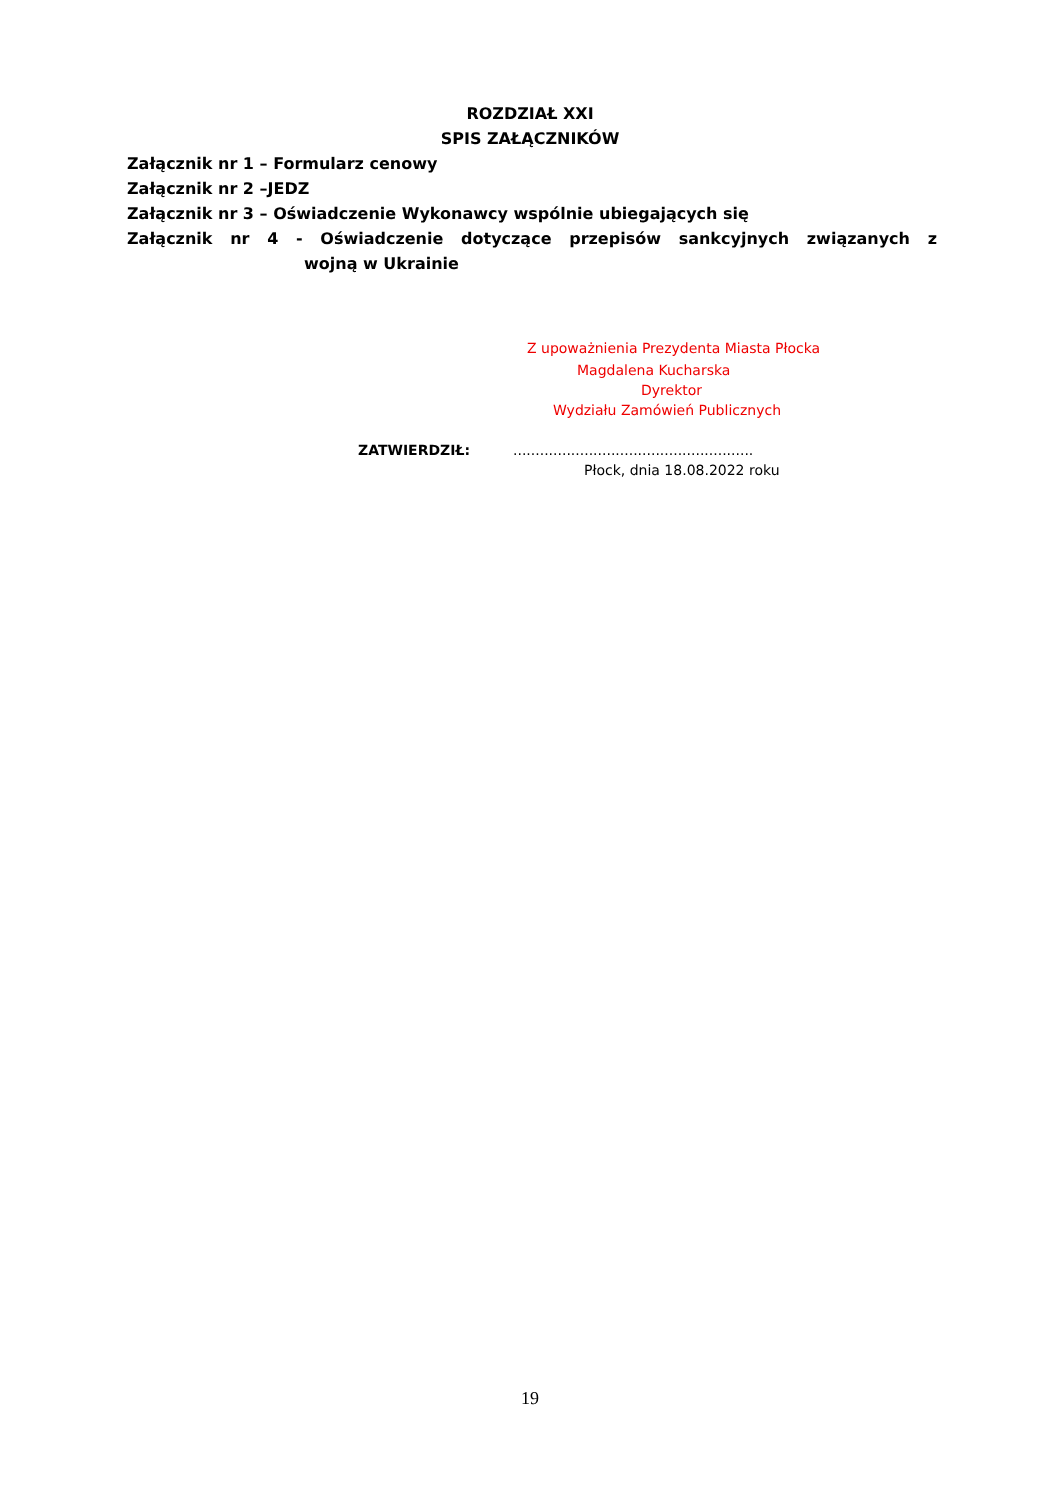ROZDZIAŁ XXI
SPIS ZAŁĄCZNIKÓW
Załącznik nr 1 – Formularz cenowy
Załącznik nr 2 –JEDZ
Załącznik nr 3 – Oświadczenie Wykonawcy wspólnie ubiegających się
Załącznik nr 4 - Oświadczenie dotyczące przepisów sankcyjnych związanych z
wojną w Ukrainie
Z upoważnienia Prezydenta Miasta Płocka
Magdalena Kucharska
Dyrektor
Wydziału Zamówień Publicznych
ZATWIERDZIŁ:......................................................
Płock, dnia 18.08.2022 roku
19